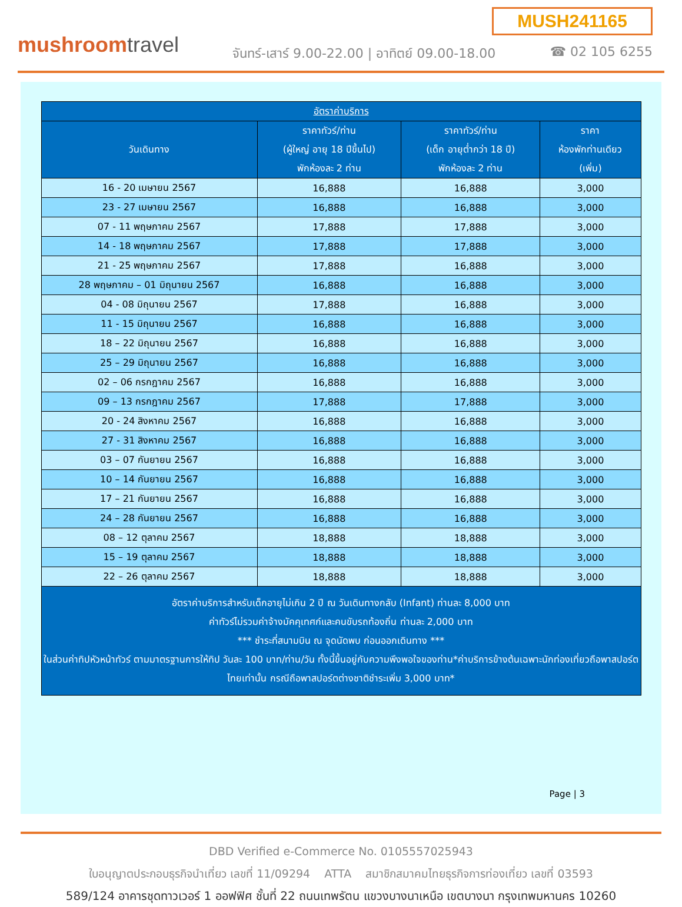MUSH241165
mushroomtravel
จันทร์-เสาร์ 9.00-22.00 | อาทิตย์ 09.00-18.00
☎ 02 105 6255
| อัตราค่าบริการ | | | |
| --- | --- | --- | --- |
| วันเดินทาง | ราคาทัวร์/ท่าน (ผู้ใหญ่ อายุ 18 ปีขึ้นไป) พักห้องละ 2 ท่าน | ราคาทัวร์/ท่าน (เด็ก อายุต่ำกว่า 18 ปี) พักห้องละ 2 ท่าน | ราคา ห้องพักท่านเดียว (เพิ่ม) |
| 16 - 20 เมษายน 2567 | 16,888 | 16,888 | 3,000 |
| 23 - 27 เมษายน 2567 | 16,888 | 16,888 | 3,000 |
| 07 - 11 พฤษภาคม 2567 | 17,888 | 17,888 | 3,000 |
| 14 - 18 พฤษภาคม 2567 | 17,888 | 17,888 | 3,000 |
| 21 - 25 พฤษภาคม 2567 | 17,888 | 16,888 | 3,000 |
| 28 พฤษภาคม – 01 มิถุนายน 2567 | 16,888 | 16,888 | 3,000 |
| 04 - 08 มิถุนายน 2567 | 17,888 | 16,888 | 3,000 |
| 11 - 15 มิถุนายน 2567 | 16,888 | 16,888 | 3,000 |
| 18 – 22 มิถุนายน 2567 | 16,888 | 16,888 | 3,000 |
| 25 – 29 มิถุนายน 2567 | 16,888 | 16,888 | 3,000 |
| 02 – 06 กรกฎาคม 2567 | 16,888 | 16,888 | 3,000 |
| 09 – 13 กรกฎาคม 2567 | 17,888 | 17,888 | 3,000 |
| 20 - 24 สิงหาคม 2567 | 16,888 | 16,888 | 3,000 |
| 27 - 31 สิงหาคม 2567 | 16,888 | 16,888 | 3,000 |
| 03 – 07 กันยายน 2567 | 16,888 | 16,888 | 3,000 |
| 10 – 14 กันยายน 2567 | 16,888 | 16,888 | 3,000 |
| 17 – 21 กันยายน 2567 | 16,888 | 16,888 | 3,000 |
| 24 – 28 กันยายน 2567 | 16,888 | 16,888 | 3,000 |
| 08 – 12 ตุลาคม 2567 | 18,888 | 18,888 | 3,000 |
| 15 – 19 ตุลาคม 2567 | 18,888 | 18,888 | 3,000 |
| 22 – 26 ตุลาคม 2567 | 18,888 | 18,888 | 3,000 |
| อัตราค่าบริการสำหรับเด็กอายุไม่เกิน 2 ปี ณ วันเดินทางกลับ (Infant) ท่านละ 8,000 บาท ค่าทัวร์ไม่รวมค่าจ้างมัคคุเทศก์และคนขับรถท้องถิ่น ท่านละ 2,000 บาท *** ชำระที่สนามบิน ณ จุดนัดพบ ก่อนออกเดินทาง *** ในส่วนค่าทิปหัวหน้าทัวร์ ตามมาตรฐานการให้ทิป วันละ 100 บาท/ท่าน/วัน ทั้งนี้ขึ้นอยู่กับความพึงพอใจของท่าน*ค่าบริการข้างต้นเฉพาะนักท่องเที่ยวถือพาสปอร์ตไทยเท่านั้น กรณีถือพาสปอร์ตต่างชาติชำระเพิ่ม 3,000 บาท* | | | |
Page | 3
DBD Verified e-Commerce No. 0105557025943
ใบอนุญาตประกอบธุรกิจนำเที่ยว เลขที่ 11/09294 ATTA สมาชิกสมาคมไทยธุรกิจการท่องเที่ยว เลขที่ 03593
589/124 อาคารชุดทาวเวอร์ 1 ออฟฟิศ ชั้นที่ 22 ถนนเทพรัตน แขวงบางนาเหนือ เขตบางนา กรุงเทพมหานคร 10260